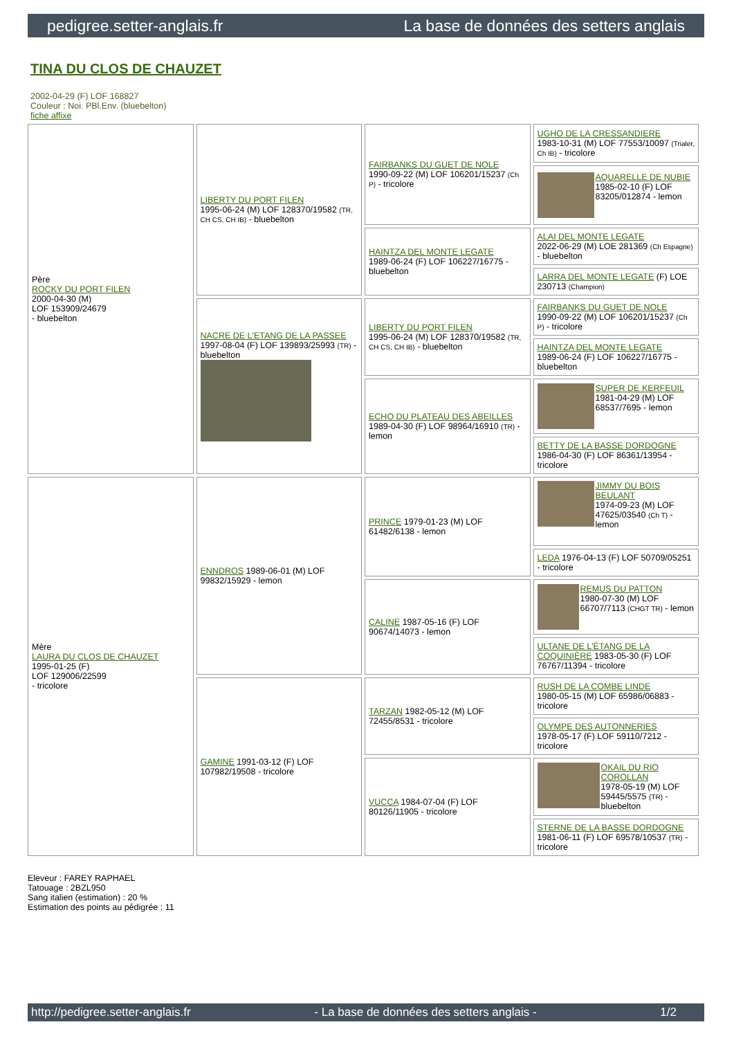pedigree.setter-anglais.fr La base de données des setters anglais
TINA DU CLOS DE CHAUZET
2002-04-29 (F) LOF 168827
Couleur : Noi. PBl.Env. (bluebelton)
fiche affixe
| Père ROCKY DU PORT FILEN 2000-04-30 (M) LOF 153909/24679 - bluebelton | LIBERTY DU PORT FILEN 1995-06-24 (M) LOF 128370/19582 (TR, CH CS, CH IB) - bluebelton | FAIRBANKS DU GUET DE NOLE 1990-09-22 (M) LOF 106201/15237 (Ch P) - tricolore | UGHO DE LA CRESSANDIERE 1983-10-31 (M) LOF 77553/10097 (Trialer, Ch IB) - tricolore |
| | | | AQUARELLE DE NUBIE 1985-02-10 (F) LOF 83205/012874 - lemon |
| | | HAINTZA DEL MONTE LEGATE 1989-06-24 (F) LOF 106227/16775 - bluebelton | ALAI DEL MONTE LEGATE 2022-06-29 (M) LOE 281369 (Ch Espagne) - bluebelton |
| | | | LARRA DEL MONTE LEGATE (F) LOE 230713 (Champion) |
| | NACRE DE L'ETANG DE LA PASSEE 1997-08-04 (F) LOF 139893/25993 (TR) - bluebelton | LIBERTY DU PORT FILEN 1995-06-24 (M) LOF 128370/19582 (TR, CH CS, CH IB) - bluebelton | FAIRBANKS DU GUET DE NOLE 1990-09-22 (M) LOF 106201/15237 (Ch P) - tricolore |
| | | | HAINTZA DEL MONTE LEGATE 1989-06-24 (F) LOF 106227/16775 - bluebelton |
| | | ECHO DU PLATEAU DES ABEILLES 1989-04-30 (F) LOF 98964/16910 (TR) - lemon | SUPER DE KERFEUIL 1981-04-29 (M) LOF 68537/7695 - lemon |
| | | | BETTY DE LA BASSE DORDOGNE 1986-04-30 (F) LOF 86361/13954 - tricolore |
| Mère LAURA DU CLOS DE CHAUZET 1995-01-25 (F) LOF 129006/22599 - tricolore | ENNDROS 1989-06-01 (M) LOF 99832/15929 - lemon | PRINCE 1979-01-23 (M) LOF 61482/6138 - lemon | JIMMY DU BOIS BEULANT 1974-09-23 (M) LOF 47625/03540 (Ch T) - lemon |
| | | | LEDA 1976-04-13 (F) LOF 50709/05251 - tricolore |
| | | CALINE 1987-05-16 (F) LOF 90674/14073 - lemon | REMUS DU PATTON 1980-07-30 (M) LOF 66707/7113 (CHGT TR) - lemon |
| | | | ULTANE DE L'ÉTANG DE LA COQUINIÈRE 1983-05-30 (F) LOF 76767/11394 - tricolore |
| | GAMINE 1991-03-12 (F) LOF 107982/19508 - tricolore | TARZAN 1982-05-12 (M) LOF 72455/8531 - tricolore | RUSH DE LA COMBE LINDE 1980-05-15 (M) LOF 65986/06883 - tricolore |
| | | | OLYMPE DES AUTONNERIES 1978-05-17 (F) LOF 59110/7212 - tricolore |
| | | VUCCA 1984-07-04 (F) LOF 80126/11905 - tricolore | OKAIL DU RIO COROLLAN 1978-05-19 (M) LOF 59445/5575 (TR) - bluebelton |
| | | | STERNE DE LA BASSE DORDOGNE 1981-06-11 (F) LOF 69578/10537 (TR) - tricolore |
Eleveur : FAREY RAPHAEL
Tatouage : 2BZL950
Sang italien (estimation) : 20 %
Estimation des points au pédigrée : 11
http://pedigree.setter-anglais.fr - La base de données des setters anglais - 1/2